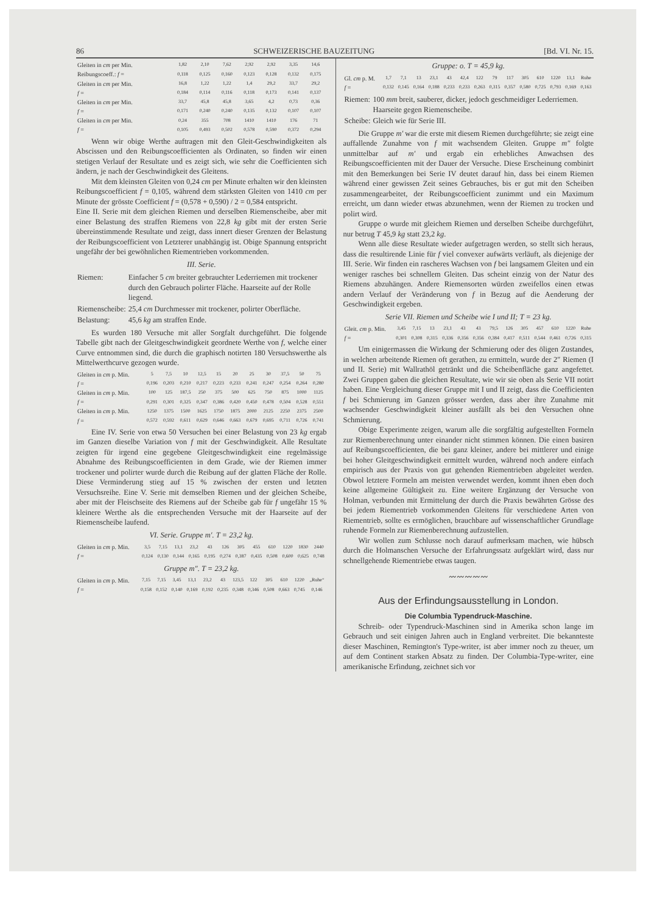86 SCHWEIZERISCHE BAUZEITUNG [Bd. VI. Nr. 15.
| Gleiten in cm per Min. | 1,82 | 2,10 | 7,62 | 2,92 | 2,92 | 3,35 | 14,6 |
| Reibungscoeff.: f = | 0,118 | 0,125 | 0,160 | 0,123 | 0,128 | 0,132 | 0,175 |
| Gleiten in cm per Min. | 16,8 | 1,22 | 1,22 | 1,4 | 29,2 | 33,7 | 29,2 |
| f = | 0,184 | 0,114 | 0,116 | 0,118 | 0,173 | 0,141 | 0,137 |
| Gleiten in cm per Min. | 33,7 | 45,8 | 45,8 | 3,65 | 4,2 | 0,73 | 0,36 |
| f = | 0,171 | 0,240 | 0,240 | 0,135 | 0,132 | 0,107 | 0,107 |
| Gleiten in cm per Min. | 0,24 | 355 | 708 | 1410 | 1410 | 176 | 71 |
| f = | 0,105 | 0,493 | 0,502 | 0,578 | 0,590 | 0,372 | 0,294 |
Wenn wir obige Werthe auftragen mit den Gleit-Geschwindigkeiten als Abscissen und den Reibungscoefficienten als Ordinaten, so finden wir einen stetigen Verlauf der Resultate und es zeigt sich, wie sehr die Coefficienten sich ändern, je nach der Geschwindigkeit des Gleitens.
Mit dem kleinsten Gleiten von 0,24 cm per Minute erhalten wir den kleinsten Reibungscoefficient f = 0,105, während dem stärksten Gleiten von 1410 cm per Minute der grösste Coefficient f = (0,578 + 0,590) / 2 = 0,584 entspricht.
Eine II. Serie mit dem gleichen Riemen und derselben Riemenscheibe, aber mit einer Belastung des straffen Riemens von 22,8 kg gibt mit der ersten Serie übereinstimmende Resultate und zeigt, dass innert dieser Grenzen der Belastung der Reibungscoefficient von Letzterer unabhängig ist. Obige Spannung entspricht ungefähr der bei gewöhnlichen Riementrieben vorkommenden.
III. Serie.
| Riemen: | Einfacher 5 cm breiter gebrauchter Lederriemen mit trockener durch den Gebrauch polirter Fläche. Haarseite auf der Rolle liegend. |
| Riemenscheibe: | 25,4 cm Durchmesser mit trockener, polirter Oberfläche. |
| Belastung: | 45,6 kg am straffen Ende. |
Es wurden 180 Versuche mit aller Sorgfalt durchgeführt. Die folgende Tabelle gibt nach der Gleitgeschwindigkeit geordnete Werthe von f, welche einer Curve entnommen sind, die durch die graphisch notirten 180 Versuchswerthe als Mittelwerthcurve gezogen wurde.
| Gleiten in cm p. Min. | 5 | 7,5 | 10 | 12,5 | 15 | 20 | 25 | 30 | 37,5 | 50 | 75 |
| f = | 0,196 | 0,203 | 0,210 | 0,217 | 0,223 | 0,233 | 0,241 | 0,247 | 0,254 | 0,264 | 0,280 |
| Gleiten in cm p. Min. | 100 | 125 | 187,5 | 250 | 375 | 500 | 625 | 750 | 875 | 1000 | 1125 |
| f = | 0,291 | 0,301 | 0,325 | 0,347 | 0,386 | 0,420 | 0,450 | 0,478 | 0,504 | 0,528 | 0,551 |
| Gleiten in cm p. Min. | 1250 | 1375 | 1500 | 1625 | 1750 | 1875 | 2000 | 2125 | 2250 | 2375 | 2500 |
| f = | 0,572 | 0,592 | 0,611 | 0,629 | 0,646 | 0,663 | 0,679 | 0,695 | 0,711 | 0,726 | 0,741 |
Eine IV. Serie von etwa 50 Versuchen bei einer Belastung von 23 kg ergab im Ganzen dieselbe Variation von f mit der Geschwindigkeit. Alle Resultate zeigten für irgend eine gegebene Gleitgeschwindigkeit eine regelmässige Abnahme des Reibungscoefficienten in dem Grade, wie der Riemen immer trockener und polirter wurde durch die Reibung auf der glatten Fläche der Rolle. Diese Verminderung stieg auf 15 % zwischen der ersten und letzten Versuchsreihe. Eine V. Serie mit demselben Riemen und der gleichen Scheibe, aber mit der Fleischseite des Riemens auf der Scheibe gab für f ungefähr 15 % kleinere Werthe als die entsprechenden Versuche mit der Haarseite auf der Riemenscheibe laufend.
VI. Serie. Gruppe m′. T = 23,2 kg.
| Gleiten in cm p. Min. | 3,5 | 7,15 | 13,1 | 23,2 | 43 | 126 | 305 | 455 | 610 | 1220 | 1830 | 2440 |
| f = | 0,124 | 0,130 | 0,144 | 0,165 | 0,195 | 0,274 | 0,387 | 0,435 | 0,508 | 0,600 | 0,625 | 0,748 |
Gruppe m″. T = 23,2 kg.
| Gleiten in cm p. Min. | 7,15 | 7,15 | 3,45 | 13,1 | 23,2 | 43 | 123,5 | 122 | 305 | 610 | 1220 | „Ruhe“ |
| f = | 0,158 | 0,152 | 0,140 | 0,169 | 0,192 | 0,235 | 0,348 | 0,346 | 0,508 | 0,663 | 0,745 | 0,146 |
Gruppe: o. T = 45,9 kg.
| Gl. cm p. M. | 1,7 | 7,1 | 13 | 23,1 | 43 | 42,4 | 122 | 79 | 117 | 305 | 610 | 1220 | 13,1 | Ruhe |
| f = | 0,132 | 0,145 | 0,164 | 0,188 | 0,233 | 0,233 | 0,263 | 0,315 | 0,357 | 0,580 | 0,725 | 0,793 | 0,169 | 0,163 |
| Riemen: | 100 mm breit, sauberer, dicker, jedoch geschmeidiger Lederriemen. Haarseite gegen Riemenscheibe. |
| Scheibe: | Gleich wie für Serie III. |
Die Gruppe m′ war die erste mit diesem Riemen durchgeführte; sie zeigt eine auffallende Zunahme von f mit wachsendem Gleiten. Gruppe m″ folgte unmittelbar auf m′ und ergab ein erhebliches Anwachsen des Reibungscoefficienten mit der Dauer der Versuche. Diese Erscheinung combinirt mit den Bemerkungen bei Serie IV deutet darauf hin, dass bei einem Riemen während einer gewissen Zeit seines Gebrauches, bis er gut mit den Scheiben zusammengearbeitet, der Reibungscoefficient zunimmt und ein Maximum erreicht, um dann wieder etwas abzunehmen, wenn der Riemen zu trocken und polirt wird.
Gruppe o wurde mit gleichem Riemen und derselben Scheibe durchgeführt, nur betrug T 45,9 kg statt 23,2 kg.
Wenn alle diese Resultate wieder aufgetragen werden, so stellt sich heraus, dass die resultirende Linie für f viel convexer aufwärts verläuft, als diejenige der III. Serie. Wir finden ein rascheres Wachsen von f bei langsamem Gleiten und ein weniger rasches bei schnellem Gleiten. Das scheint einzig von der Natur des Riemens abzuhängen. Andere Riemensorten würden zweifellos einen etwas andern Verlauf der Veränderung von f in Bezug auf die Aenderung der Geschwindigkeit ergeben.
Serie VII. Riemen und Scheibe wie I und II; T = 23 kg.
| Gleit. cm p. Min. | 3,45 | 7,15 | 13 | 23,1 | 43 | 43 | 79,5 | 126 | 305 | 457 | 610 | 1220 | Ruhe |
| f = | 0,301 | 0,308 | 0,315 | 0,336 | 0,356 | 0,356 | 0,384 | 0,417 | 0,511 | 0,544 | 0,461 | 0,726 | 0,315 |
Um einigermassen die Wirkung der Schmierung oder des öligen Zustandes, in welchen arbeitende Riemen oft gerathen, zu ermitteln, wurde der 2″ Riemen (I und II. Serie) mit Wallrathöl getränkt und die Scheibenfläche ganz angefettet. Zwei Gruppen gaben die gleichen Resultate, wie wir sie oben als Serie VII notirt haben. Eine Vergleichung dieser Gruppe mit I und II zeigt, dass die Coefficienten f bei Schmierung im Ganzen grösser werden, dass aber ihre Zunahme mit wachsender Geschwindigkeit kleiner ausfällt als bei den Versuchen ohne Schmierung.
Obige Experimente zeigen, warum alle die sorgfältig aufgestellten Formeln zur Riemenberechnung unter einander nicht stimmen können. Die einen basiren auf Reibungscoefficienten, die bei ganz kleiner, andere bei mittlerer und einige bei hoher Gleitgeschwindigkeit ermittelt wurden, während noch andere einfach empirisch aus der Praxis von gut gehenden Riementrieben abgeleitet werden. Obwol letztere Formeln am meisten verwendet werden, kommt ihnen eben doch keine allgemeine Gültigkeit zu. Eine weitere Ergänzung der Versuche von Holman, verbunden mit Ermittelung der durch die Praxis bewährten Grösse des bei jedem Riementrieb vorkommenden Gleitens für verschiedene Arten von Riementrieb, sollte es ermöglichen, brauchbare auf wissenschaftlicher Grundlage ruhende Formeln zur Riemenberechnung aufzustellen.
Wir wollen zum Schlusse noch darauf aufmerksam machen, wie hübsch durch die Holmanschen Versuche der Erfahrungssatz aufgeklärt wird, dass nur schnellgehende Riementriebe etwas taugen.
〰〰〰〰〰
Aus der Erfindungsausstellung in London.
Die Columbia Typendruck-Maschine.
Schreib- oder Typendruck-Maschinen sind in Amerika schon lange im Gebrauch und seit einigen Jahren auch in England verbreitet. Die bekannteste dieser Maschinen, Remington's Type-writer, ist aber immer noch zu theuer, um auf dem Continent starken Absatz zu finden. Der Columbia-Type-writer, eine amerikanische Erfindung, zeichnet sich vor